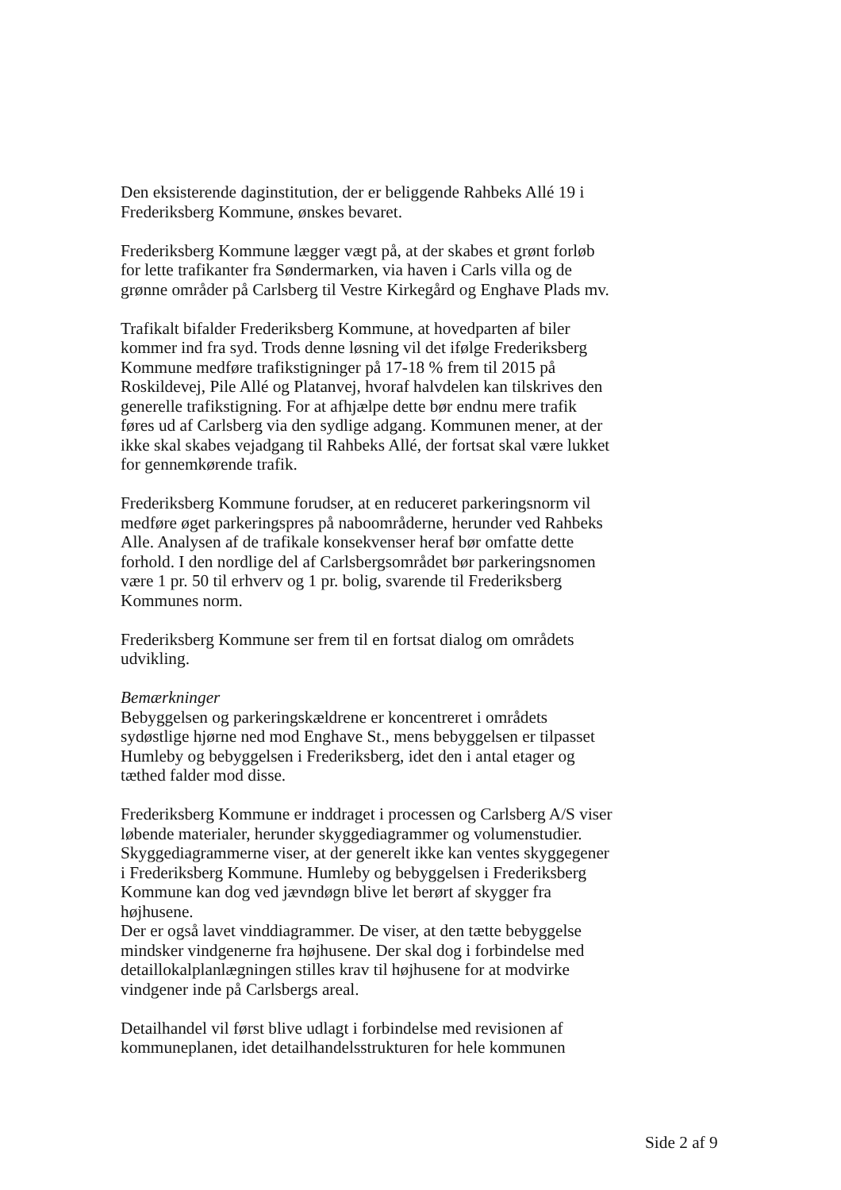Den eksisterende daginstitution, der er beliggende Rahbeks Allé 19 i Frederiksberg Kommune, ønskes bevaret.
Frederiksberg Kommune lægger vægt på, at der skabes et grønt forløb for lette trafikanter fra Søndermarken, via haven i Carls villa og de grønne områder på Carlsberg til Vestre Kirkegård og Enghave Plads mv.
Trafikalt bifalder Frederiksberg Kommune, at hovedparten af biler kommer ind fra syd. Trods denne løsning vil det ifølge Frederiksberg Kommune medføre trafikstigninger på 17-18 % frem til 2015 på Roskildevej, Pile Allé og Platanvej, hvoraf halvdelen kan tilskrives den generelle trafikstigning. For at afhjælpe dette bør endnu mere trafik føres ud af Carlsberg via den sydlige adgang. Kommunen mener, at der ikke skal skabes vejadgang til Rahbeks Allé, der fortsat skal være lukket for gennemkørende trafik.
Frederiksberg Kommune forudser, at en reduceret parkeringsnorm vil medføre øget parkeringspres på naboområderne, herunder ved Rahbeks Alle. Analysen af de trafikale konsekvenser heraf bør omfatte dette forhold. I den nordlige del af Carlsbergsområdet bør parkeringsnomen være 1 pr. 50 til erhverv og 1 pr. bolig, svarende til Frederiksberg Kommunes norm.
Frederiksberg Kommune ser frem til en fortsat dialog om områdets udvikling.
Bemærkninger
Bebyggelsen og parkeringskældrene er koncentreret i områdets sydøstlige hjørne ned mod Enghave St., mens bebyggelsen er tilpasset Humleby og bebyggelsen i Frederiksberg, idet den i antal etager og tæthed falder mod disse.
Frederiksberg Kommune er inddraget i processen og Carlsberg A/S viser løbende materialer, herunder skyggediagrammer og volumenstudier.
Skyggediagrammerne viser, at der generelt ikke kan ventes skyggegener i Frederiksberg Kommune. Humleby og bebyggelsen i Frederiksberg Kommune kan dog ved jævndøgn blive let berørt af skygger fra højhusene.
Der er også lavet vinddiagrammer. De viser, at den tætte bebyggelse mindsker vindgenerne fra højhusene. Der skal dog i forbindelse med detaillokalplanlægningen stilles krav til højhusene for at modvirke vindgener inde på Carlsbergs areal.
Detailhandel vil først blive udlagt i forbindelse med revisionen af kommuneplanen, idet detailhandelsstrukturen for hele kommunen
Side 2 af 9